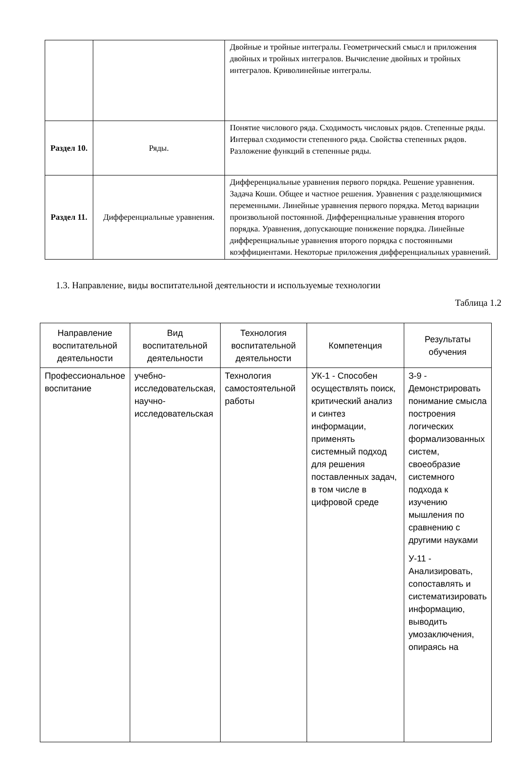| | | Двойные и тройные интегралы. Геометрический смысл и приложения двойных и тройных интегралов. Вычисление двойных и тройных интегралов. Криволинейные интегралы. |
| Раздел 10. | Ряды. | Понятие числового ряда. Сходимость числовых рядов. Степенные ряды. Интервал сходимости степенного ряда. Свойства степенных рядов. Разложение функций в степенные ряды. |
| Раздел 11. | Дифференциальные уравнения. | Дифференциальные уравнения первого порядка. Решение уравнения. Задача Коши. Общее и частное решения. Уравнения с разделяющимися переменными. Линейные уравнения первого порядка. Метод вариации произвольной постоянной. Дифференциальные уравнения второго порядка. Уравнения, допускающие понижение порядка. Линейные дифференциальные уравнения второго порядка с постоянными коэффициентами. Некоторые приложения дифференциальных уравнений. |
1.3. Направление, виды воспитательной деятельности и используемые технологии
Таблица 1.2
| Направление воспитательной деятельности | Вид воспитательной деятельности | Технология воспитательной деятельности | Компетенция | Результаты обучения |
| --- | --- | --- | --- | --- |
| Профессиональное воспитание | учебно-исследовательская, научно-исследовательская | Технология самостоятельной работы | УК-1 - Способен осуществлять поиск, критический анализ и синтез информации, применять системный подход для решения поставленных задач, в том числе в цифровой среде | З-9 - Демонстрировать понимание смысла построения логических формализованных систем, своеобразие системного подхода к изучению мышления по сравнению с другими науками У-11 - Анализировать, сопоставлять и систематизировать информацию, выводить умозаключения, опираясь на |